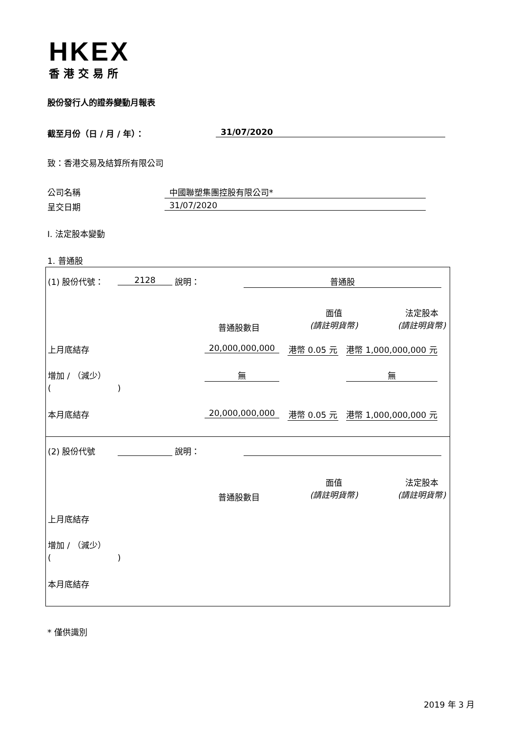HKEX
香港交易所
股份發行人的證券變動月報表
截至月份（日 / 月 / 年）： 31/07/2020
致：香港交易及結算所有限公司
公司名稱 中國聯塑集團控股有限公司*
呈交日期 31/07/2020
I. 法定股本變動
1. 普通股
(1) 股份代號： 2128 說明： 普通股
面值
(請註明貨幣)
法定股本
(請註明貨幣)
普通股數目
上月底結存 20,000,000,000
港幣 0.05 元
港幣 1,000,000,000 元
增加 / （減少）
(　　　　　　　　)
無 無
本月底結存 20,000,000,000
港幣 0.05 元
港幣 1,000,000,000 元
(2) 股份代號 說明：
面值
(請註明貨幣)
法定股本
(請註明貨幣)
普通股數目
上月底結存
增加 / （減少）
(　　　　　　　　)
本月底結存
* 僅供識別
2019 年 3 月